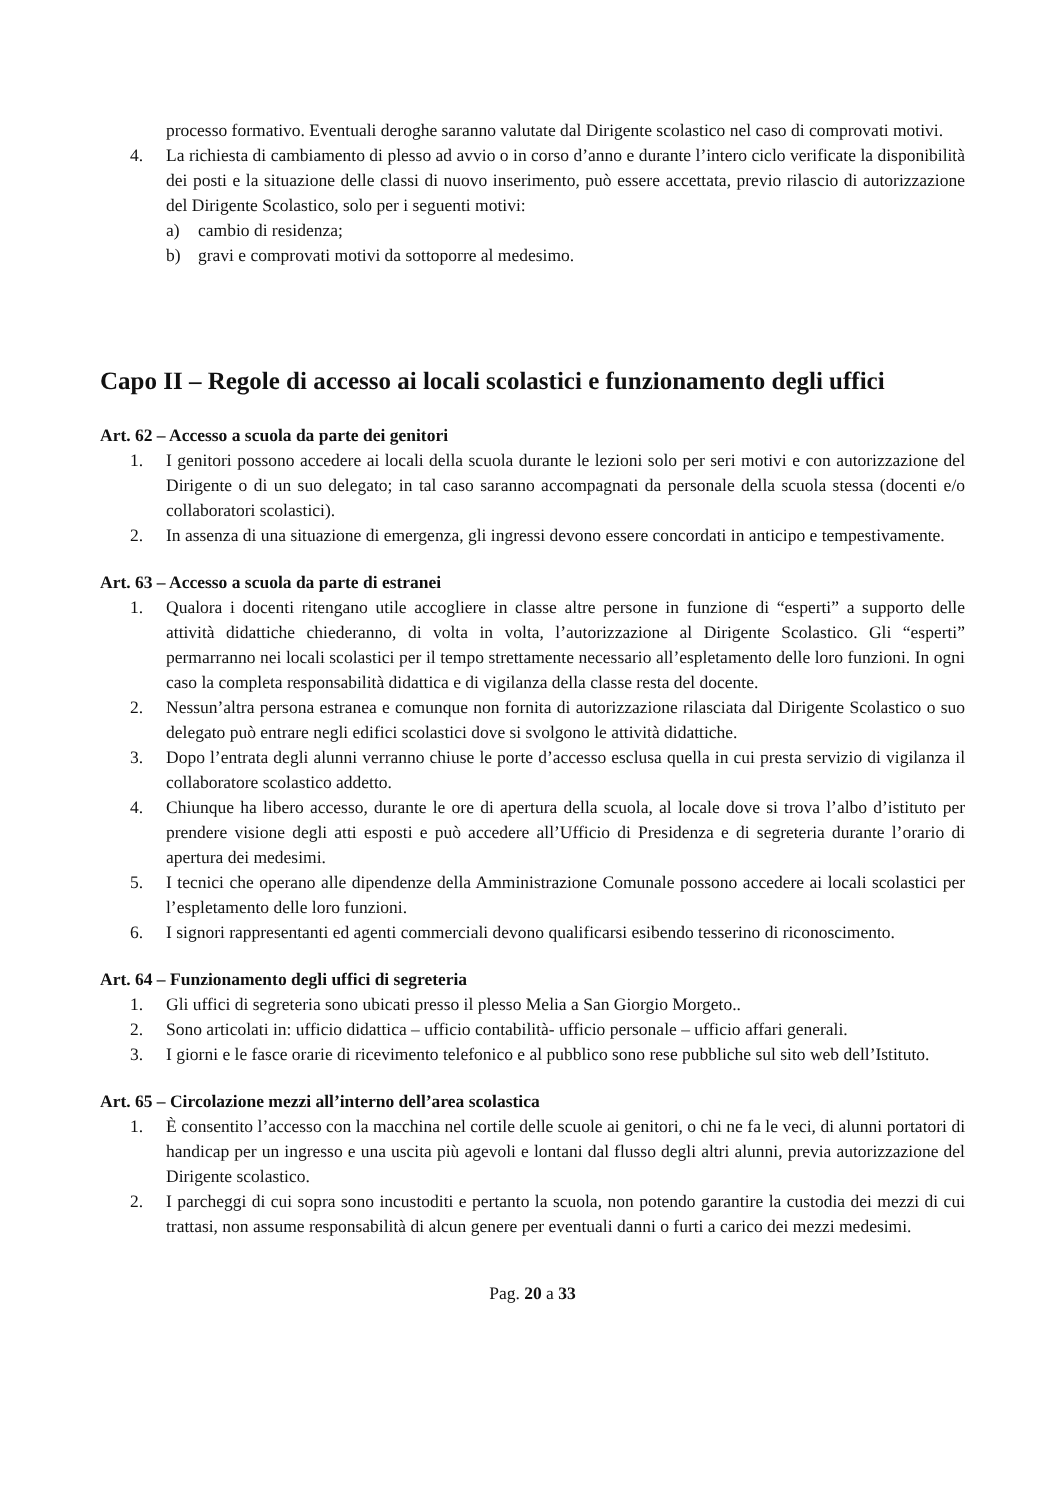processo formativo. Eventuali deroghe saranno valutate dal Dirigente scolastico nel caso di comprovati motivi.
4. La richiesta di cambiamento di plesso ad avvio o in corso d’anno e durante l’intero ciclo verificate la disponibilità dei posti e la situazione delle classi di nuovo inserimento, può essere accettata, previo rilascio di autorizzazione del Dirigente Scolastico, solo per i seguenti motivi:
a) cambio di residenza;
b) gravi e comprovati motivi da sottoporre al medesimo.
Capo II – Regole di accesso ai locali scolastici e funzionamento degli uffici
Art. 62 – Accesso a scuola da parte dei genitori
1. I genitori possono accedere ai locali della scuola durante le lezioni solo per seri motivi e con autorizzazione del Dirigente o di un suo delegato; in tal caso saranno accompagnati da personale della scuola stessa (docenti e/o collaboratori scolastici).
2. In assenza di una situazione di emergenza, gli ingressi devono essere concordati in anticipo e tempestivamente.
Art. 63 – Accesso a scuola da parte di estranei
1. Qualora i docenti ritengano utile accogliere in classe altre persone in funzione di “esperti” a supporto delle attività didattiche chiederanno, di volta in volta, l’autorizzazione al Dirigente Scolastico. Gli “esperti” permarranno nei locali scolastici per il tempo strettamente necessario all’espletamento delle loro funzioni. In ogni caso la completa responsabilità didattica e di vigilanza della classe resta del docente.
2. Nessun’altra persona estranea e comunque non fornita di autorizzazione rilasciata dal Dirigente Scolastico o suo delegato può entrare negli edifici scolastici dove si svolgono le attività didattiche.
3. Dopo l’entrata degli alunni verranno chiuse le porte d’accesso esclusa quella in cui presta servizio di vigilanza il collaboratore scolastico addetto.
4. Chiunque ha libero accesso, durante le ore di apertura della scuola, al locale dove si trova l’albo d’istituto per prendere visione degli atti esposti e può accedere all’Ufficio di Presidenza e di segreteria durante l’orario di apertura dei medesimi.
5. I tecnici che operano alle dipendenze della Amministrazione Comunale possono accedere ai locali scolastici per l’espletamento delle loro funzioni.
6. I signori rappresentanti ed agenti commerciali devono qualificarsi esibendo tesserino di riconoscimento.
Art. 64 – Funzionamento degli uffici di segreteria
1. Gli uffici di segreteria sono ubicati presso il plesso Melia a San Giorgio Morgeto..
2. Sono articolati in: ufficio didattica – ufficio contabilità- ufficio personale – ufficio affari generali.
3. I giorni e le fasce orarie di ricevimento telefonico e al pubblico sono rese pubbliche sul sito web dell’Istituto.
Art. 65 – Circolazione mezzi all’interno dell’area scolastica
1. È consentito l’accesso con la macchina nel cortile delle scuole ai genitori, o chi ne fa le veci, di alunni portatori di handicap per un ingresso e una uscita più agevoli e lontani dal flusso degli altri alunni, previa autorizzazione del Dirigente scolastico.
2. I parcheggi di cui sopra sono incustoditi e pertanto la scuola, non potendo garantire la custodia dei mezzi di cui trattasi, non assume responsabilità di alcun genere per eventuali danni o furti a carico dei mezzi medesimi.
Pag. 20 a 33